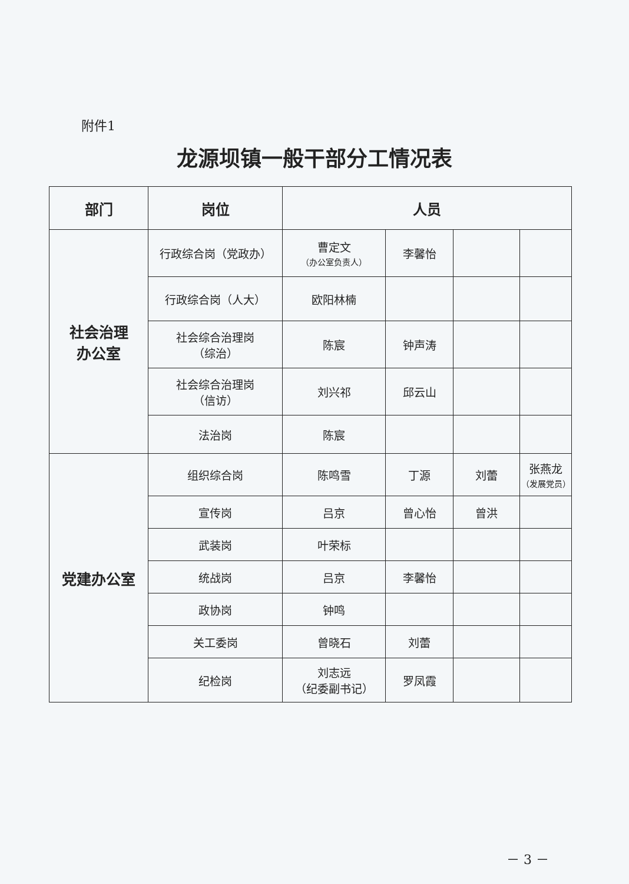附件1
龙源坝镇一般干部分工情况表
| 部门 | 岗位 | 人员 | | | |
| --- | --- | --- | --- | --- | --- |
| 社会治理 办公室 | 行政综合岗（党政办） | 曹定文 （办公室负责人） | 李馨怡 | | |
| | 行政综合岗（人大） | 欧阳林楠 | | | |
| | 社会综合治理岗 （综治） | 陈宸 | 钟声涛 | | |
| | 社会综合治理岗 （信访） | 刘兴祁 | 邱云山 | | |
| | 法治岗 | 陈宸 | | | |
| 党建办公室 | 组织综合岗 | 陈鸣雪 | 丁源 | 刘蕾 | 张燕龙 （发展党员） |
| | 宣传岗 | 吕京 | 曾心怡 | 曾洪 | |
| | 武装岗 | 叶荣标 | | | |
| | 统战岗 | 吕京 | 李馨怡 | | |
| | 政协岗 | 钟鸣 | | | |
| | 关工委岗 | 曾晓石 | 刘蕾 | | |
| | 纪检岗 | 刘志远 （纪委副书记） | 罗凤霞 | | |
－ 3 －